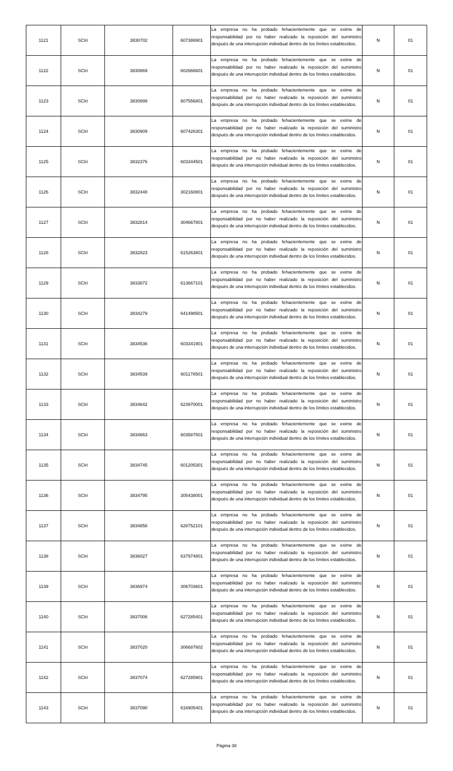| 1121 | SCIri | 3830702 | 607386901 | La empresa no ha probado fehacientemente que se exime de responsabilidad por no haber realizado la reposición del suministro después de una interrupción individual dentro de los límites establecidos. | N | 01 |
| 1122 | SCIri | 3830869 | 602666601 | La empresa no ha probado fehacientemente que se exime de responsabilidad por no haber realizado la reposición del suministro después de una interrupción individual dentro de los límites establecidos. | N | 01 |
| 1123 | SCIri | 3830899 | 607556801 | La empresa no ha probado fehacientemente que se exime de responsabilidad por no haber realizado la reposición del suministro después de una interrupción individual dentro de los límites establecidos. | N | 01 |
| 1124 | SCIri | 3830909 | 607426301 | La empresa no ha probado fehacientemente que se exime de responsabilidad por no haber realizado la reposición del suministro después de una interrupción individual dentro de los límites establecidos. | N | 01 |
| 1125 | SCIri | 3832376 | 603344501 | La empresa no ha probado fehacientemente que se exime de responsabilidad por no haber realizado la reposición del suministro después de una interrupción individual dentro de los límites establecidos. | N | 01 |
| 1126 | SCIri | 3832448 | 302160801 | La empresa no ha probado fehacientemente que se exime de responsabilidad por no haber realizado la reposición del suministro después de una interrupción individual dentro de los límites establecidos. | N | 01 |
| 1127 | SCIri | 3832814 | 304667801 | La empresa no ha probado fehacientemente que se exime de responsabilidad por no haber realizado la reposición del suministro después de una interrupción individual dentro de los límites establecidos. | N | 01 |
| 1128 | SCIri | 3832823 | 615263801 | La empresa no ha probado fehacientemente que se exime de responsabilidad por no haber realizado la reposición del suministro después de una interrupción individual dentro de los límites establecidos. | N | 01 |
| 1129 | SCIri | 3833872 | 613667101 | La empresa no ha probado fehacientemente que se exime de responsabilidad por no haber realizado la reposición del suministro después de una interrupción individual dentro de los límites establecidos. | N | 01 |
| 1130 | SCIri | 3834279 | 641498501 | La empresa no ha probado fehacientemente que se exime de responsabilidad por no haber realizado la reposición del suministro después de una interrupción individual dentro de los límites establecidos. | N | 01 |
| 1131 | SCIri | 3834536 | 603341901 | La empresa no ha probado fehacientemente que se exime de responsabilidad por no haber realizado la reposición del suministro después de una interrupción individual dentro de los límites establecidos. | N | 01 |
| 1132 | SCIri | 3834539 | 601178501 | La empresa no ha probado fehacientemente que se exime de responsabilidad por no haber realizado la reposición del suministro después de una interrupción individual dentro de los límites establecidos. | N | 01 |
| 1133 | SCIri | 3834642 | 623970001 | La empresa no ha probado fehacientemente que se exime de responsabilidad por no haber realizado la reposición del suministro después de una interrupción individual dentro de los límites establecidos. | N | 01 |
| 1134 | SCIri | 3834663 | 603587501 | La empresa no ha probado fehacientemente que se exime de responsabilidad por no haber realizado la reposición del suministro después de una interrupción individual dentro de los límites establecidos. | N | 01 |
| 1135 | SCIri | 3834745 | 601205301 | La empresa no ha probado fehacientemente que se exime de responsabilidad por no haber realizado la reposición del suministro después de una interrupción individual dentro de los límites establecidos. | N | 01 |
| 1136 | SCIri | 3834795 | 305438001 | La empresa no ha probado fehacientemente que se exime de responsabilidad por no haber realizado la reposición del suministro después de una interrupción individual dentro de los límites establecidos. | N | 01 |
| 1137 | SCIri | 3834858 | 628752101 | La empresa no ha probado fehacientemente que se exime de responsabilidad por no haber realizado la reposición del suministro después de una interrupción individual dentro de los límites establecidos. | N | 01 |
| 1138 | SCIri | 3836027 | 637974801 | La empresa no ha probado fehacientemente que se exime de responsabilidad por no haber realizado la reposición del suministro después de una interrupción individual dentro de los límites establecidos. | N | 01 |
| 1139 | SCIri | 3836974 | 306703601 | La empresa no ha probado fehacientemente que se exime de responsabilidad por no haber realizado la reposición del suministro después de una interrupción individual dentro de los límites establecidos. | N | 01 |
| 1140 | SCIri | 3837006 | 627285401 | La empresa no ha probado fehacientemente que se exime de responsabilidad por no haber realizado la reposición del suministro después de una interrupción individual dentro de los límites establecidos. | N | 01 |
| 1141 | SCIri | 3837020 | 306687602 | La empresa no ha probado fehacientemente que se exime de responsabilidad por no haber realizado la reposición del suministro después de una interrupción individual dentro de los límites establecidos. | N | 01 |
| 1142 | SCIri | 3837074 | 627285901 | La empresa no ha probado fehacientemente que se exime de responsabilidad por no haber realizado la reposición del suministro después de una interrupción individual dentro de los límites establecidos. | N | 01 |
| 1143 | SCIri | 3837090 | 616905401 | La empresa no ha probado fehacientemente que se exime de responsabilidad por no haber realizado la reposición del suministro después de una interrupción individual dentro de los límites establecidos. | N | 01 |
Página 38